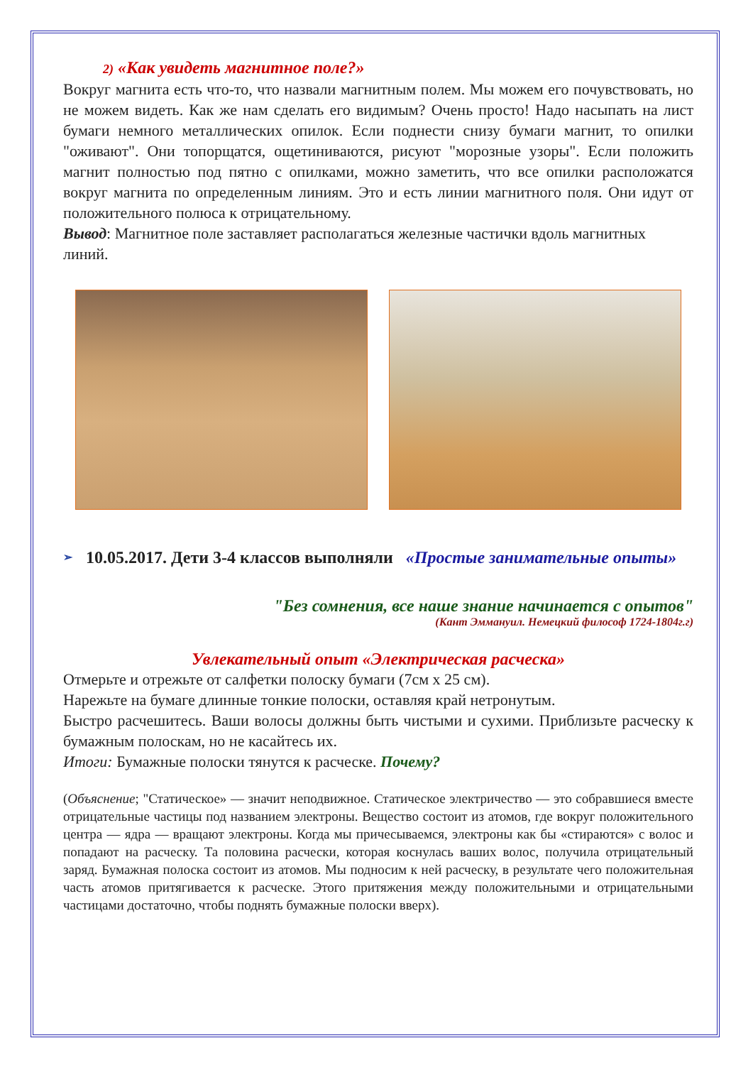2) «Как увидеть магнитное поле?»
Вокруг магнита есть что-то, что назвали магнитным полем. Мы можем его почувствовать, но не можем видеть. Как же нам сделать его видимым? Очень просто! Надо насыпать на лист бумаги немного металлических опилок. Если поднести снизу бумаги магнит, то опилки "оживают". Они топорщатся, ощетиниваются, рисуют "морозные узоры". Если положить магнит полностью под пятно с опилками, можно заметить, что все опилки расположатся вокруг магнита по определенным линиям. Это и есть линии магнитного поля. Они идут от положительного полюса к отрицательному.
Вывод: Магнитное поле заставляет располагаться железные частички вдоль магнитных линий.
➢ 10.05.2017. Дети 3-4 классов выполняли «Простые занимательные опыты»
"Без сомнения, все наше знание начинается с опытов"
(Кант Эммануил. Немецкий философ 1724-1804г.г)
Увлекательный опыт «Электрическая расческа»
Отмерьте и отрежьте от салфетки полоску бумаги (7см х 25 см).
Нарежьте на бумаге длинные тонкие полоски, оставляя край нетронутым.
Быстро расчешитесь. Ваши волосы должны быть чистыми и сухими. Приблизьте расческу к бумажным полоскам, но не касайтесь их.
Итоги: Бумажные полоски тянутся к расческе. Почему?
(Объяснение; "Статическое» — значит неподвижное. Статическое электричество — это собравшиеся вместе отрицательные частицы под названием электроны. Вещество состоит из атомов, где вокруг положительного центра — ядра — вращают электроны. Когда мы причесываемся, электроны как бы «стираются» с волос и попадают на расческу. Та половина расчески, которая коснулась ваших волос, получила отрицательный заряд. Бумажная полоска состоит из атомов. Мы подносим к ней расческу, в результате чего положительная часть атомов притягивается к расческе. Этого притяжения между положительными и отрицательными частицами достаточно, чтобы поднять бумажные полоски вверх).